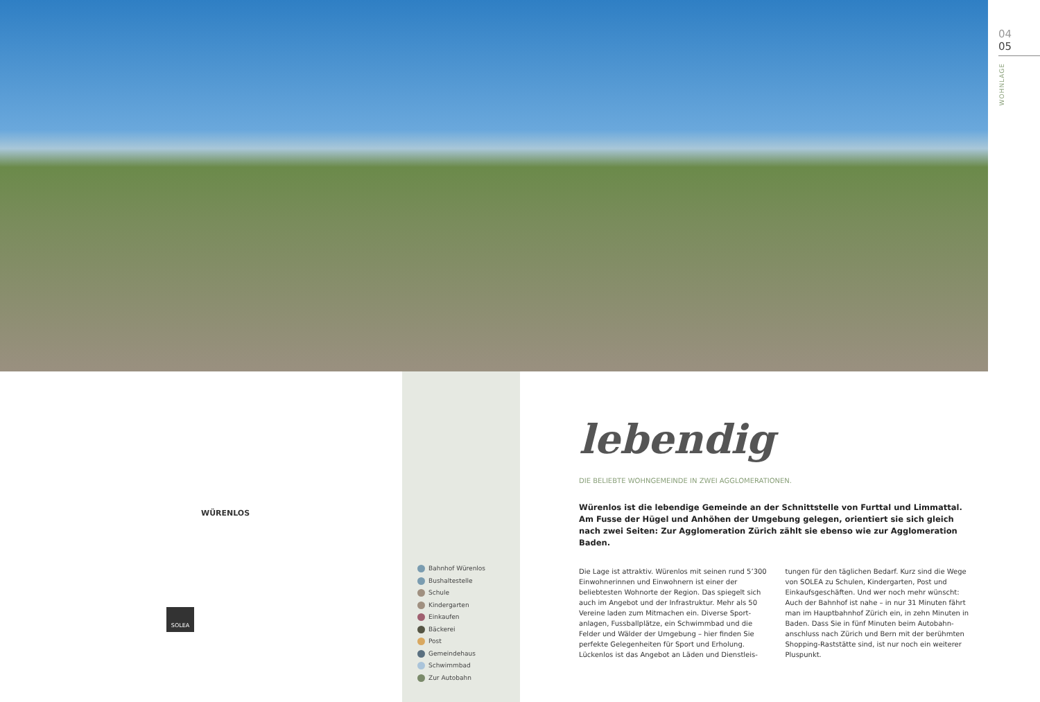04
05
WOHNLAGE
WÜRENLOS
SOLEA
Bahnhof Würenlos
Bushaltestelle
Schule
Kindergarten
Einkaufen
Bäckerei
Post
Gemeindehaus
Schwimmbad
Zur Autobahn
lebendig
DIE BELIEBTE WOHNGEMEINDE IN ZWEI AGGLOMERATIONEN.
Würenlos ist die lebendige Gemeinde an der Schnittstelle von Furttal und Limmattal. Am Fusse der Hügel und Anhöhen der Umgebung gelegen, orientiert sie sich gleich nach zwei Seiten: Zur Agglomeration Zürich zählt sie ebenso wie zur Agglomeration Baden.
Die Lage ist attraktiv. Würenlos mit seinen rund 5’300 Einwohnerinnen und Einwohnern ist einer der beliebtesten Wohnorte der Region. Das spiegelt sich auch im Angebot und der Infrastruktur. Mehr als 50 Vereine laden zum Mitmachen ein. Diverse Sport­anlagen, Fussballplätze, ein Schwimmbad und die Felder und Wälder der Umgebung – hier finden Sie perfekte Gelegenheiten für Sport und Erholung. Lückenlos ist das Angebot an Läden und Dienstleis­tungen für den täglichen Bedarf. Kurz sind die Wege von SOLEA zu Schulen, Kindergarten, Post und Einkaufsgeschäften. Und wer noch mehr wünscht: Auch der Bahnhof ist nahe – in nur 31 Minuten fährt man im Hauptbahnhof Zürich ein, in zehn Minuten in Baden. Dass Sie in fünf Minuten beim Autobahn­anschluss nach Zürich und Bern mit der berühmten Shopping-Raststätte sind, ist nur noch ein weiterer Pluspunkt.